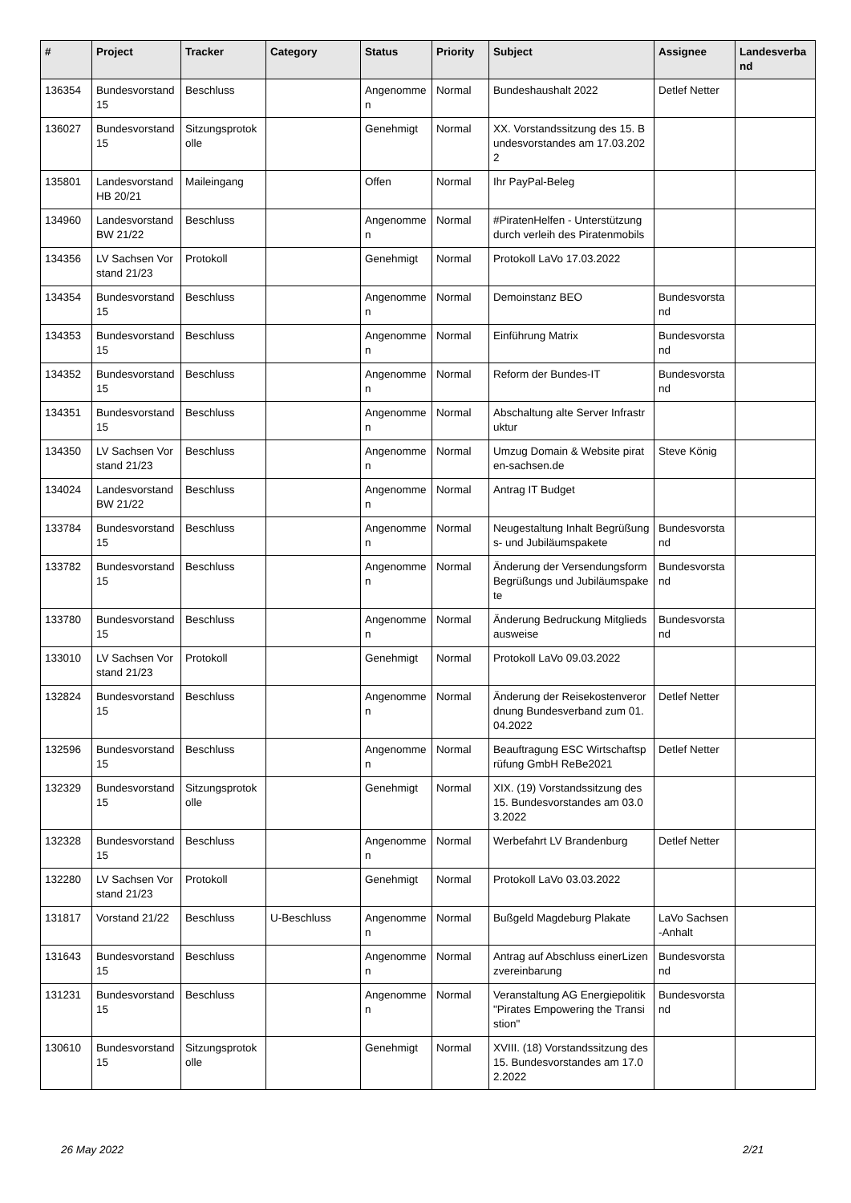| # | Project | Tracker | Category | Status | Priority | Subject | Assignee | Landesverband |
| --- | --- | --- | --- | --- | --- | --- | --- | --- |
| 136354 | Bundesvorstand 15 | Beschluss | | Angenommen | Normal | Bundeshaushalt 2022 | Detlef Netter | |
| 136027 | Bundesvorstand 15 | Sitzungsprotokolle | | Genehmigt | Normal | XX. Vorstandssitzung des 15. Bundesvorstandes am 17.03.2022 | | |
| 135801 | Landesvorstand HB 20/21 | Maileingang | | Offen | Normal | Ihr PayPal-Beleg | | |
| 134960 | Landesvorstand BW 21/22 | Beschluss | | Angenommen | Normal | #PiratenHelfen - Unterstützung durch verleih des Piratenmobils | | |
| 134356 | LV Sachsen Vorstand 21/23 | Protokoll | | Genehmigt | Normal | Protokoll LaVo 17.03.2022 | | |
| 134354 | Bundesvorstand 15 | Beschluss | | Angenommen | Normal | Demoinstanz BEO | Bundesvorstand | |
| 134353 | Bundesvorstand 15 | Beschluss | | Angenommen | Normal | Einführung Matrix | Bundesvorstand | |
| 134352 | Bundesvorstand 15 | Beschluss | | Angenommen | Normal | Reform der Bundes-IT | Bundesvorstand | |
| 134351 | Bundesvorstand 15 | Beschluss | | Angenommen | Normal | Abschaltung alte Server Infrastruktur | | |
| 134350 | LV Sachsen Vorstand 21/23 | Beschluss | | Angenommen | Normal | Umzug Domain & Website piraten-sachsen.de | Steve König | |
| 134024 | Landesvorstand BW 21/22 | Beschluss | | Angenommen | Normal | Antrag IT Budget | | |
| 133784 | Bundesvorstand 15 | Beschluss | | Angenommen | Normal | Neugestaltung Inhalt Begrüßungs- und Jubiläumspakete | Bundesvorstand | |
| 133782 | Bundesvorstand 15 | Beschluss | | Angenommen | Normal | Änderung der Versendungsform Begrüßungs und Jubiläumspakete | Bundesvorstand | |
| 133780 | Bundesvorstand 15 | Beschluss | | Angenommen | Normal | Änderung Bedruckung Mitgliedsausweise | Bundesvorstand | |
| 133010 | LV Sachsen Vorstand 21/23 | Protokoll | | Genehmigt | Normal | Protokoll LaVo 09.03.2022 | | |
| 132824 | Bundesvorstand 15 | Beschluss | | Angenommen | Normal | Änderung der Reisekostenverordnung Bundesverband zum 01.04.2022 | Detlef Netter | |
| 132596 | Bundesvorstand 15 | Beschluss | | Angenommen | Normal | Beauftragung ESC Wirtschaftsprüfung GmbH ReBe2021 | Detlef Netter | |
| 132329 | Bundesvorstand 15 | Sitzungsprotokolle | | Genehmigt | Normal | XIX. (19) Vorstandssitzung des 15. Bundesvorstandes am 03.03.2022 | | |
| 132328 | Bundesvorstand 15 | Beschluss | | Angenommen | Normal | Werbefahrt LV Brandenburg | Detlef Netter | |
| 132280 | LV Sachsen Vorstand 21/23 | Protokoll | | Genehmigt | Normal | Protokoll LaVo 03.03.2022 | | |
| 131817 | Vorstand 21/22 | Beschluss | U-Beschluss | Angenommen | Normal | Bußgeld Magdeburg Plakate | LaVo Sachsen-Anhalt | |
| 131643 | Bundesvorstand 15 | Beschluss | | Angenommen | Normal | Antrag auf Abschluss einerLizenzvereinbarung | Bundesvorstand | |
| 131231 | Bundesvorstand 15 | Beschluss | | Angenommen | Normal | Veranstaltung AG Energiepolitik "Pirates Empowering the Transistion" | Bundesvorstand | |
| 130610 | Bundesvorstand 15 | Sitzungsprotokolle | | Genehmigt | Normal | XVIII. (18) Vorstandssitzung des 15. Bundesvorstandes am 17.02.2022 | | |
26 May 2022 2/21